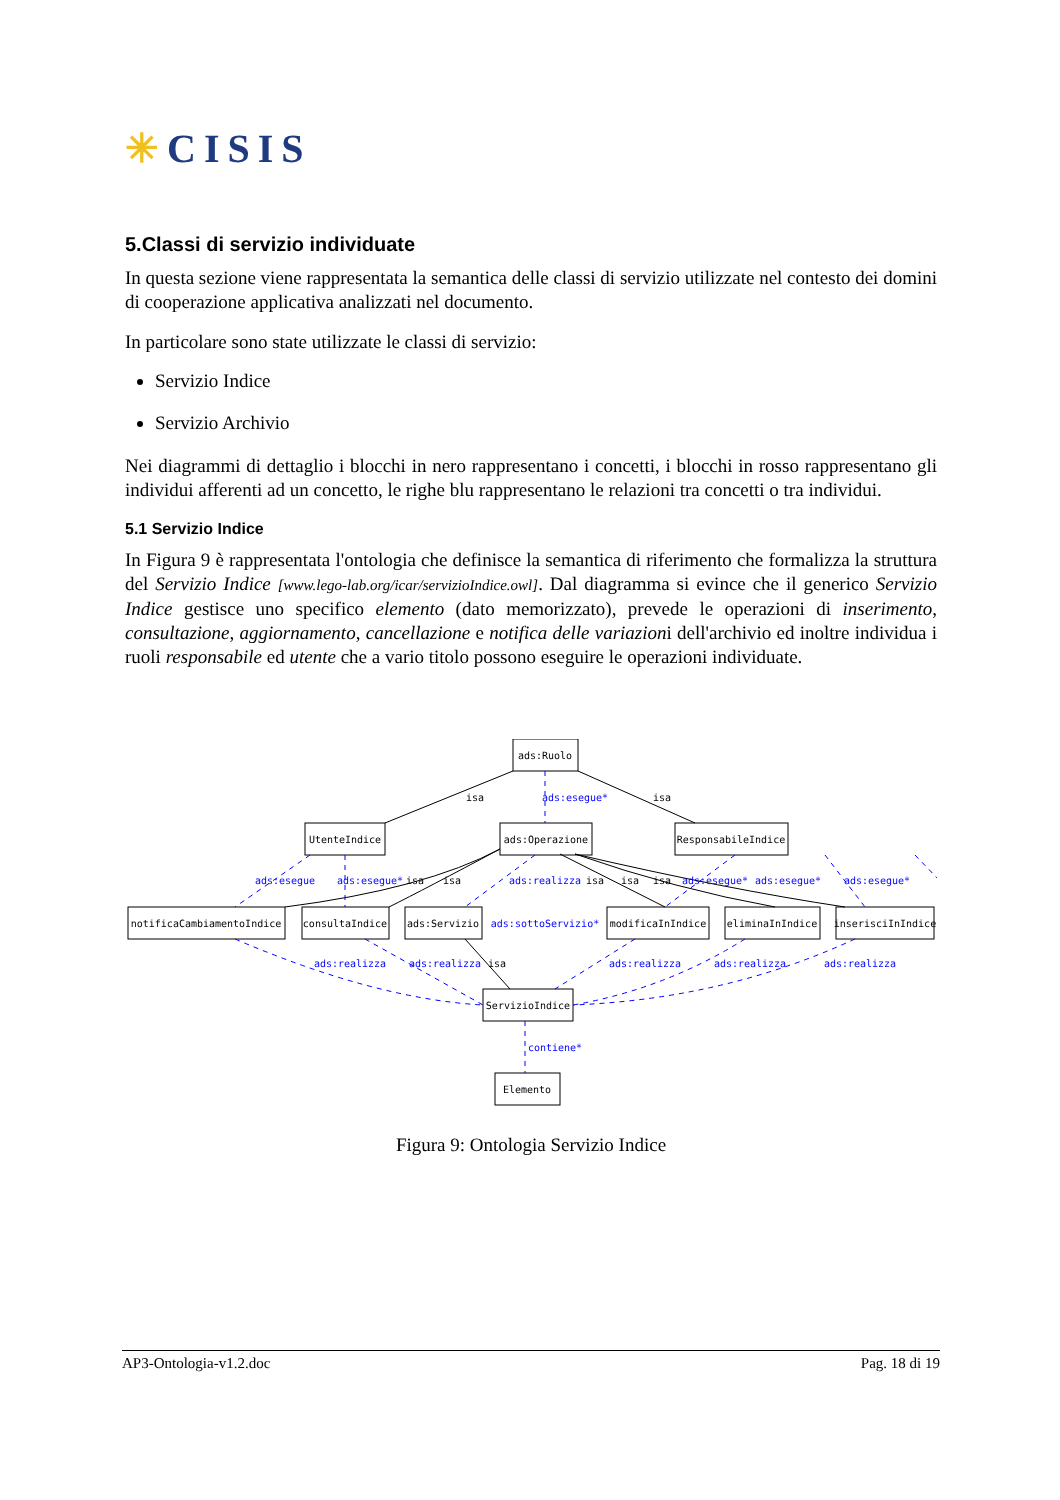✳CISIS
5.Classi di servizio individuate
In questa sezione viene rappresentata la semantica delle classi di servizio utilizzate nel contesto dei domini di cooperazione applicativa analizzati nel documento.
In particolare sono state utilizzate le classi di servizio:
Servizio Indice
Servizio Archivio
Nei diagrammi di dettaglio i blocchi in nero rappresentano i concetti, i blocchi in rosso rappresentano gli individui afferenti ad un concetto, le righe blu rappresentano le relazioni tra concetti o tra individui.
5.1 Servizio Indice
In Figura 9 è rappresentata l'ontologia che definisce la semantica di riferimento che formalizza la struttura del Servizio Indice [www.lego-lab.org/icar/servizioIndice.owl]. Dal diagramma si evince che il generico Servizio Indice gestisce uno specifico elemento (dato memorizzato), prevede le operazioni di inserimento, consultazione, aggiornamento, cancellazione e notifica delle variazioni dell'archivio ed inoltre individua i ruoli responsabile ed utente che a vario titolo possono eseguire le operazioni individuate.
ads:Ruolo
UtenteIndice
ads:Operazione
ResponsabileIndice
notificaCambiamentoIndice
consultaIndice
ads:Servizio
modificaInIndice
eliminaInIndice
inserisciInIndice
ServizioIndice
Elemento
isa
isa
isa
isa
isa
isa
isa
isa
ads:esegue*
ads:esegue
ads:esegue*
ads:realizza
ads:esegue*
ads:esegue*
ads:esegue*
ads:sottoServizio*
ads:realizza
ads:realizza
ads:realizza
ads:realizza
ads:realizza
contiene*
Figura 9: Ontologia Servizio Indice
AP3-Ontologia-v1.2.doc Pag. 18 di 19